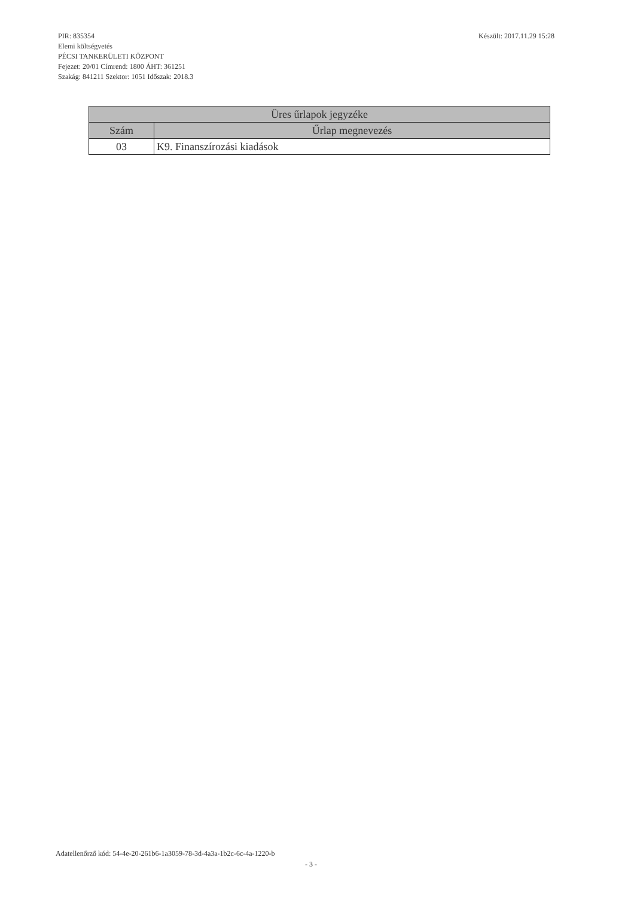PIR: 835354
Elemi költségvetés
PÉCSI TANKERÜLETI KÖZPONT
Fejezet: 20/01 Címrend: 1800 ÁHT: 361251
Szakág: 841211 Szektor: 1051 Időszak: 2018.3
Készült: 2017.11.29 15:28
| Üres űrlapok jegyzéke | |
| --- | --- |
| Szám | Űrlap megnevezés |
| 03 | K9. Finanszírozási kiadások |
Adatellenőrző kód: 54-4e-20-261b6-1a3059-78-3d-4a3a-1b2c-6c-4a-1220-b
- 3 -